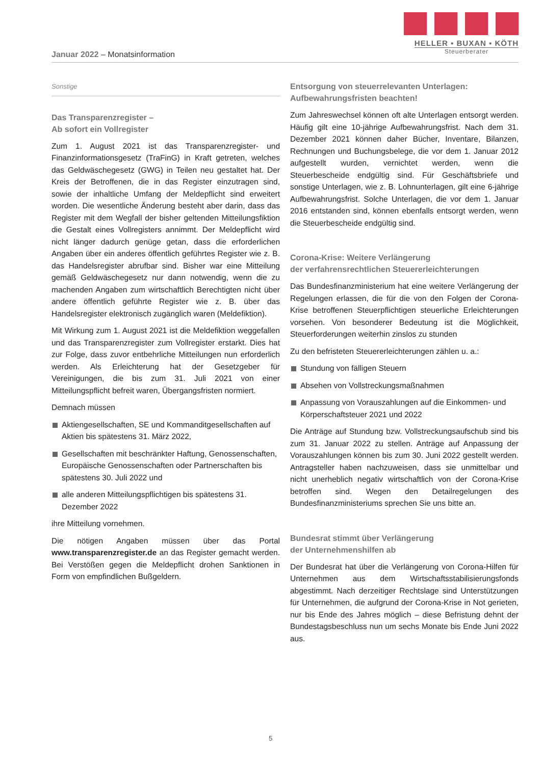HELLER ▪ BUXAN ▪ KÖTH
Steuerberater
Januar 2022 – Monatsinformation
Sonstige
Das Transparenzregister –
Ab sofort ein Vollregister
Zum 1. August 2021 ist das Transparenzregister- und Finanzinformationsgesetz (TraFinG) in Kraft getreten, welches das Geldwäschegesetz (GWG) in Teilen neu gestaltet hat. Der Kreis der Betroffenen, die in das Register einzutragen sind, sowie der inhaltliche Umfang der Meldepflicht sind erweitert worden. Die wesentliche Änderung besteht aber darin, dass das Register mit dem Wegfall der bisher geltenden Mitteilungsfiktion die Gestalt eines Vollregisters annimmt. Der Meldepflicht wird nicht länger dadurch genüge getan, dass die erforderlichen Angaben über ein anderes öffentlich geführtes Register wie z. B. das Handelsregister abrufbar sind. Bisher war eine Mitteilung gemäß Geldwäschegesetz nur dann notwendig, wenn die zu machenden Angaben zum wirtschaftlich Berechtigten nicht über andere öffentlich geführte Register wie z. B. über das Handelsregister elektronisch zugänglich waren (Meldefiktion).
Mit Wirkung zum 1. August 2021 ist die Meldefiktion weggefallen und das Transparenzregister zum Vollregister erstarkt. Dies hat zur Folge, dass zuvor entbehrliche Mitteilungen nun erforderlich werden. Als Erleichterung hat der Gesetzgeber für Vereinigungen, die bis zum 31. Juli 2021 von einer Mitteilungspflicht befreit waren, Übergangsfristen normiert.
Demnach müssen
Aktiengesellschaften, SE und Kommanditgesellschaften auf Aktien bis spätestens 31. März 2022,
Gesellschaften mit beschränkter Haftung, Genossenschaften, Europäische Genossenschaften oder Partnerschaften bis spätestens 30. Juli 2022 und
alle anderen Mitteilungspflichtigen bis spätestens 31. Dezember 2022
ihre Mitteilung vornehmen.
Die nötigen Angaben müssen über das Portal www.transparenzregister.de an das Register gemacht werden. Bei Verstößen gegen die Meldepflicht drohen Sanktionen in Form von empfindlichen Bußgeldern.
Entsorgung von steuerrelevanten Unterlagen:
Aufbewahrungsfristen beachten!
Zum Jahreswechsel können oft alte Unterlagen entsorgt werden. Häufig gilt eine 10-jährige Aufbewahrungsfrist. Nach dem 31. Dezember 2021 können daher Bücher, Inventare, Bilanzen, Rechnungen und Buchungsbelege, die vor dem 1. Januar 2012 aufgestellt wurden, vernichtet werden, wenn die Steuerbescheide endgültig sind. Für Geschäftsbriefe und sonstige Unterlagen, wie z. B. Lohnunterlagen, gilt eine 6-jährige Aufbewahrungsfrist. Solche Unterlagen, die vor dem 1. Januar 2016 entstanden sind, können ebenfalls entsorgt werden, wenn die Steuerbescheide endgültig sind.
Corona-Krise: Weitere Verlängerung
der verfahrensrechtlichen Steuererleichterungen
Das Bundesfinanzministerium hat eine weitere Verlängerung der Regelungen erlassen, die für die von den Folgen der Corona-Krise betroffenen Steuerpflichtigen steuerliche Erleichterungen vorsehen. Von besonderer Bedeutung ist die Möglichkeit, Steuerforderungen weiterhin zinslos zu stunden
Zu den befristeten Steuererleichterungen zählen u. a.:
Stundung von fälligen Steuern
Absehen von Vollstreckungsmaßnahmen
Anpassung von Vorauszahlungen auf die Einkommen- und Körperschaftsteuer 2021 und 2022
Die Anträge auf Stundung bzw. Vollstreckungsaufschub sind bis zum 31. Januar 2022 zu stellen. Anträge auf Anpassung der Vorauszahlungen können bis zum 30. Juni 2022 gestellt werden. Antragsteller haben nachzuweisen, dass sie unmittelbar und nicht unerheblich negativ wirtschaftlich von der Corona-Krise betroffen sind. Wegen den Detailregelungen des Bundesfinanzministeriums sprechen Sie uns bitte an.
Bundesrat stimmt über Verlängerung
der Unternehmenshilfen ab
Der Bundesrat hat über die Verlängerung von Corona-Hilfen für Unternehmen aus dem Wirtschaftsstabilisierungsfonds abgestimmt. Nach derzeitiger Rechtslage sind Unterstützungen für Unternehmen, die aufgrund der Corona-Krise in Not gerieten, nur bis Ende des Jahres möglich – diese Befristung dehnt der Bundestagsbeschluss nun um sechs Monate bis Ende Juni 2022 aus.
5